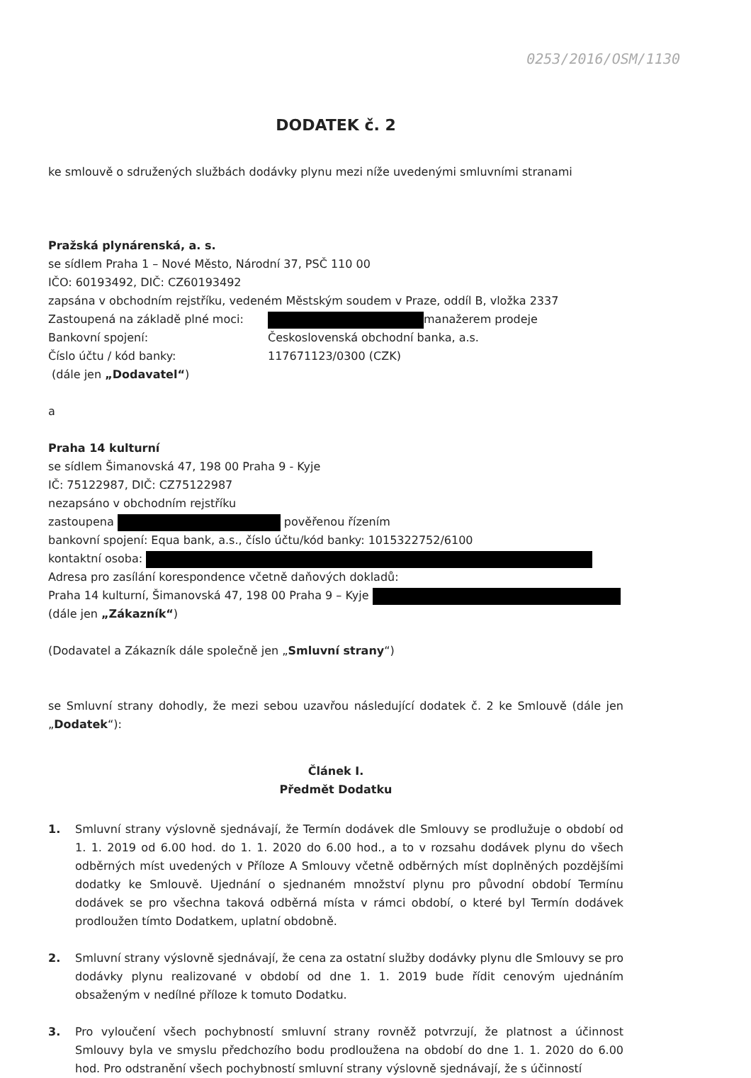0253/2016/OSM/1130
DODATEK č. 2
ke smlouvě o sdružených službách dodávky plynu mezi níže uvedenými smluvními stranami
Pražská plynárenská, a. s.
se sídlem Praha 1 – Nové Město, Národní 37, PSČ 110 00
IČO: 60193492, DIČ: CZ60193492
zapsána v obchodním rejstříku, vedeném Městským soudem v Praze, oddíl B, vložka 2337
Zastoupená na základě plné moci: manažerem prodeje
Bankovní spojení: Československá obchodní banka, a.s.
Číslo účtu / kód banky: 117671123/0300 (CZK)
(dále jen „Dodavatel“)
a
Praha 14 kulturní
se sídlem Šimanovská 47, 198 00 Praha 9 - Kyje
IČ: 75122987, DIČ: CZ75122987
nezapsáno v obchodním rejstříku
zastoupena pověřenou řízením
bankovní spojení: Equa bank, a.s., číslo účtu/kód banky: 1015322752/6100
kontaktní osoba:
Adresa pro zasílání korespondence včetně daňových dokladů:
Praha 14 kulturní, Šimanovská 47, 198 00 Praha 9 – Kyje
(dále jen „Zákazník“)
(Dodavatel a Zákazník dále společně jen „Smluvní strany“)
se Smluvní strany dohodly, že mezi sebou uzavřou následující dodatek č. 2 ke Smlouvě (dále jen „Dodatek“):
Článek I.
Předmět Dodatku
1. Smluvní strany výslovně sjednávají, že Termín dodávek dle Smlouvy se prodlužuje o období od 1. 1. 2019 od 6.00 hod. do 1. 1. 2020 do 6.00 hod., a to v rozsahu dodávek plynu do všech odběrných míst uvedených v Příloze A Smlouvy včetně odběrných míst doplněných pozdějšími dodatky ke Smlouvě. Ujednání o sjednaném množství plynu pro původní období Termínu dodávek se pro všechna taková odběrná místa v rámci období, o které byl Termín dodávek prodloužen tímto Dodatkem, uplatní obdobně.
2. Smluvní strany výslovně sjednávají, že cena za ostatní služby dodávky plynu dle Smlouvy se pro dodávky plynu realizované v období od dne 1. 1. 2019 bude řídit cenovým ujednáním obsaženým v nedílné příloze k tomuto Dodatku.
3. Pro vyloučení všech pochybností smluvní strany rovněž potvrzují, že platnost a účinnost Smlouvy byla ve smyslu předchozího bodu prodloužena na období do dne 1. 1. 2020 do 6.00 hod. Pro odstranění všech pochybností smluvní strany výslovně sjednávají, že s účinností